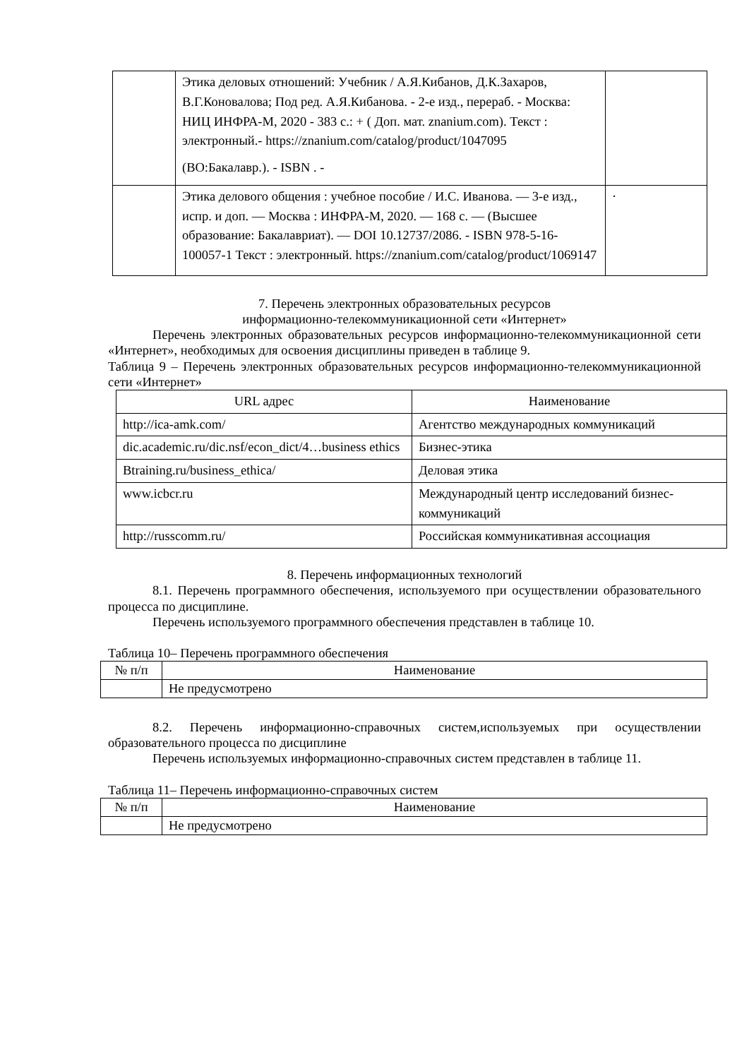| | Этика деловых отношений: Учебник / А.Я.Кибанов, Д.К.Захаров, В.Г.Коновалова; Под ред. А.Я.Кибанова. - 2-е изд., перераб. - Москва: НИЦ ИНФРА-М, 2020 - 383 с.: + ( Доп. мат. znanium.com). Текст : электронный.- https://znanium.com/catalog/product/1047095 (ВО:Бакалавр.). - ISBN . - | |
| | Этика делового общения : учебное пособие / И.С. Иванова. — 3-е изд., испр. и доп. — Москва : ИНФРА-М, 2020. — 168 с. — (Высшее образование: Бакалавриат). — DOI 10.12737/2086. - ISBN 978-5-16-100057-1 Текст : электронный. https://znanium.com/catalog/product/1069147 | · |
7. Перечень электронных образовательных ресурсов
информационно-телекоммуникационной сети «Интернет»
Перечень электронных образовательных ресурсов информационно-телекоммуникационной сети «Интернет», необходимых для освоения дисциплины приведен в таблице 9.
Таблица 9 – Перечень электронных образовательных ресурсов информационно-телекоммуникационной сети «Интернет»
| URL адрес | Наименование |
| --- | --- |
| http://ica-amk.com/ | Агентство международных коммуникаций |
| dic.academic.ru/dic.nsf/econ_dict/4…business ethics | Бизнес-этика |
| Btraining.ru/business_ethica/ | Деловая этика |
| www.icbcr.ru | Международный центр исследований бизнес-коммуникаций |
| http://russcomm.ru/ | Российская коммуникативная ассоциация |
8. Перечень информационных технологий
8.1. Перечень программного обеспечения, используемого при осуществлении образовательного процесса по дисциплине.
Перечень используемого программного обеспечения представлен в таблице 10.
Таблица 10– Перечень программного обеспечения
| № п/п | Наименование |
| --- | --- |
| | Не предусмотрено |
8.2. Перечень информационно-справочных систем,используемых при осуществлении образовательного процесса по дисциплине
Перечень используемых информационно-справочных систем представлен в таблице 11.
Таблица 11– Перечень информационно-справочных систем
| № п/п | Наименование |
| --- | --- |
| | Не предусмотрено |